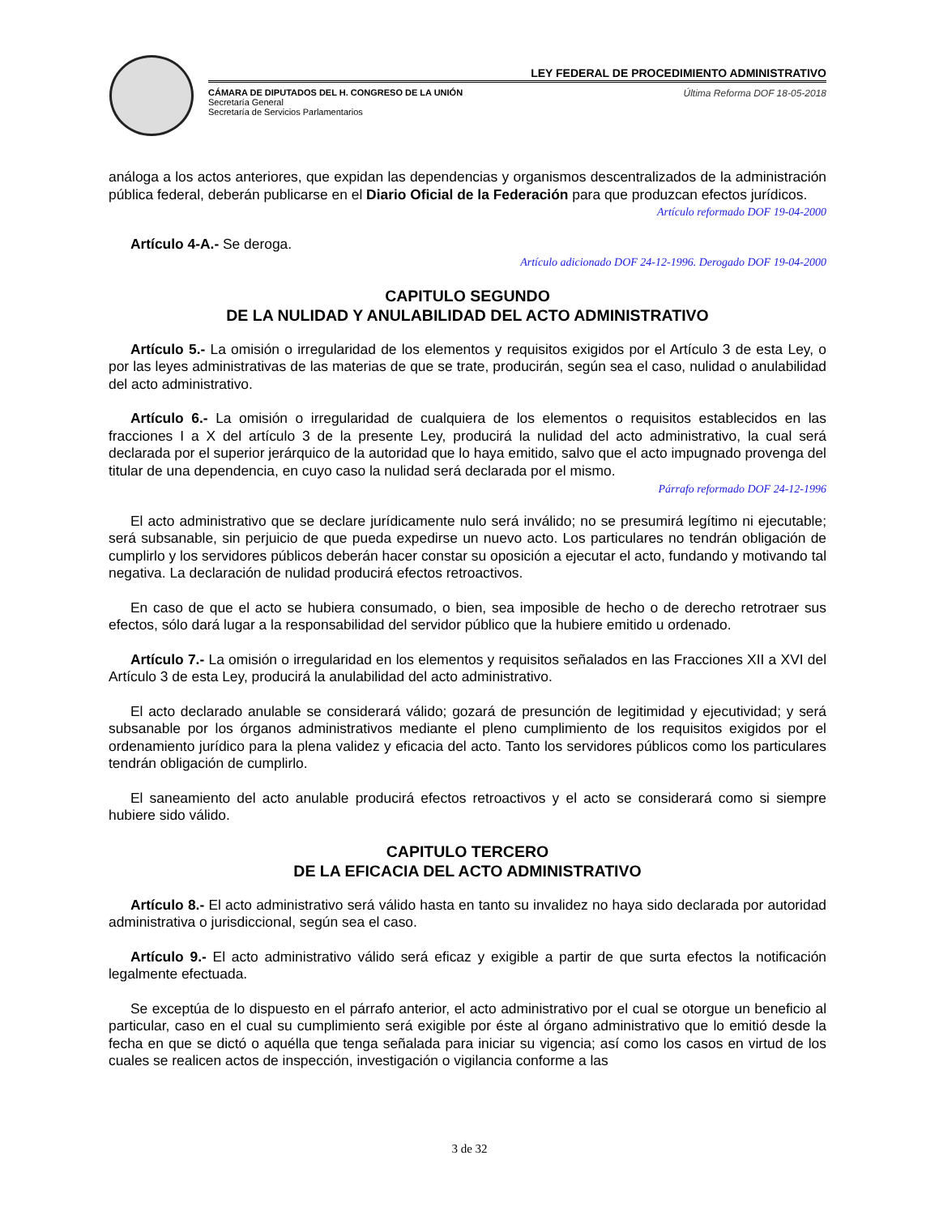LEY FEDERAL DE PROCEDIMIENTO ADMINISTRATIVO
CÁMARA DE DIPUTADOS DEL H. CONGRESO DE LA UNIÓN
Secretaría General
Secretaría de Servicios Parlamentarios
Última Reforma DOF 18-05-2018
análoga a los actos anteriores, que expidan las dependencias y organismos descentralizados de la administración pública federal, deberán publicarse en el Diario Oficial de la Federación para que produzcan efectos jurídicos.
Artículo reformado DOF 19-04-2000
Artículo 4-A.- Se deroga.
Artículo adicionado DOF 24-12-1996. Derogado DOF 19-04-2000
CAPITULO SEGUNDO
DE LA NULIDAD Y ANULABILIDAD DEL ACTO ADMINISTRATIVO
Artículo 5.- La omisión o irregularidad de los elementos y requisitos exigidos por el Artículo 3 de esta Ley, o por las leyes administrativas de las materias de que se trate, producirán, según sea el caso, nulidad o anulabilidad del acto administrativo.
Artículo 6.- La omisión o irregularidad de cualquiera de los elementos o requisitos establecidos en las fracciones I a X del artículo 3 de la presente Ley, producirá la nulidad del acto administrativo, la cual será declarada por el superior jerárquico de la autoridad que lo haya emitido, salvo que el acto impugnado provenga del titular de una dependencia, en cuyo caso la nulidad será declarada por el mismo.
Párrafo reformado DOF 24-12-1996
El acto administrativo que se declare jurídicamente nulo será inválido; no se presumirá legítimo ni ejecutable; será subsanable, sin perjuicio de que pueda expedirse un nuevo acto. Los particulares no tendrán obligación de cumplirlo y los servidores públicos deberán hacer constar su oposición a ejecutar el acto, fundando y motivando tal negativa. La declaración de nulidad producirá efectos retroactivos.
En caso de que el acto se hubiera consumado, o bien, sea imposible de hecho o de derecho retrotraer sus efectos, sólo dará lugar a la responsabilidad del servidor público que la hubiere emitido u ordenado.
Artículo 7.- La omisión o irregularidad en los elementos y requisitos señalados en las Fracciones XII a XVI del Artículo 3 de esta Ley, producirá la anulabilidad del acto administrativo.
El acto declarado anulable se considerará válido; gozará de presunción de legitimidad y ejecutividad; y será subsanable por los órganos administrativos mediante el pleno cumplimiento de los requisitos exigidos por el ordenamiento jurídico para la plena validez y eficacia del acto. Tanto los servidores públicos como los particulares tendrán obligación de cumplirlo.
El saneamiento del acto anulable producirá efectos retroactivos y el acto se considerará como si siempre hubiere sido válido.
CAPITULO TERCERO
DE LA EFICACIA DEL ACTO ADMINISTRATIVO
Artículo 8.- El acto administrativo será válido hasta en tanto su invalidez no haya sido declarada por autoridad administrativa o jurisdiccional, según sea el caso.
Artículo 9.- El acto administrativo válido será eficaz y exigible a partir de que surta efectos la notificación legalmente efectuada.
Se exceptúa de lo dispuesto en el párrafo anterior, el acto administrativo por el cual se otorgue un beneficio al particular, caso en el cual su cumplimiento será exigible por éste al órgano administrativo que lo emitió desde la fecha en que se dictó o aquélla que tenga señalada para iniciar su vigencia; así como los casos en virtud de los cuales se realicen actos de inspección, investigación o vigilancia conforme a las
3 de 32